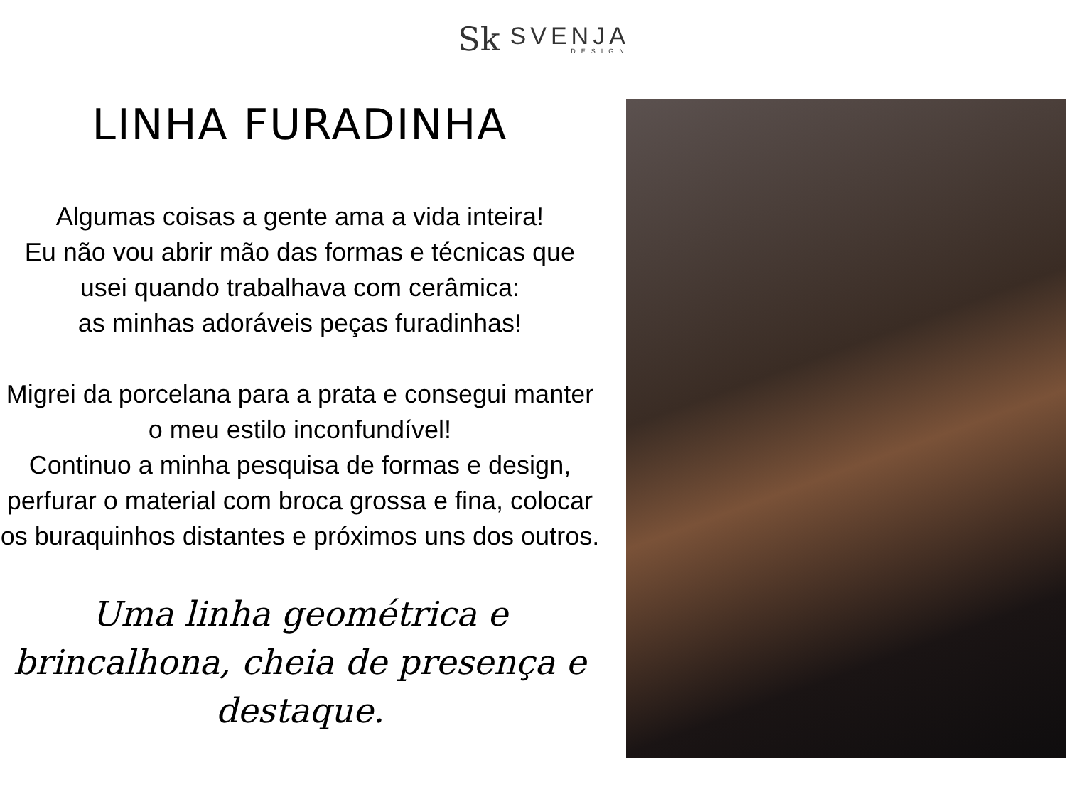Sk
SVENJA
DESIGN
LINHA FURADINHA
Algumas coisas a gente ama a vida inteira!
Eu não vou abrir mão das formas e técnicas que usei quando trabalhava com cerâmica:
as minhas adoráveis peças furadinhas!
Migrei da porcelana para a prata e consegui manter o meu estilo inconfundível!
Continuo a minha pesquisa de formas e design, perfurar o material com broca grossa e fina, colocar os buraquinhos distantes e próximos uns dos outros.
Uma linha geométrica e brincalhona, cheia de presença e destaque.